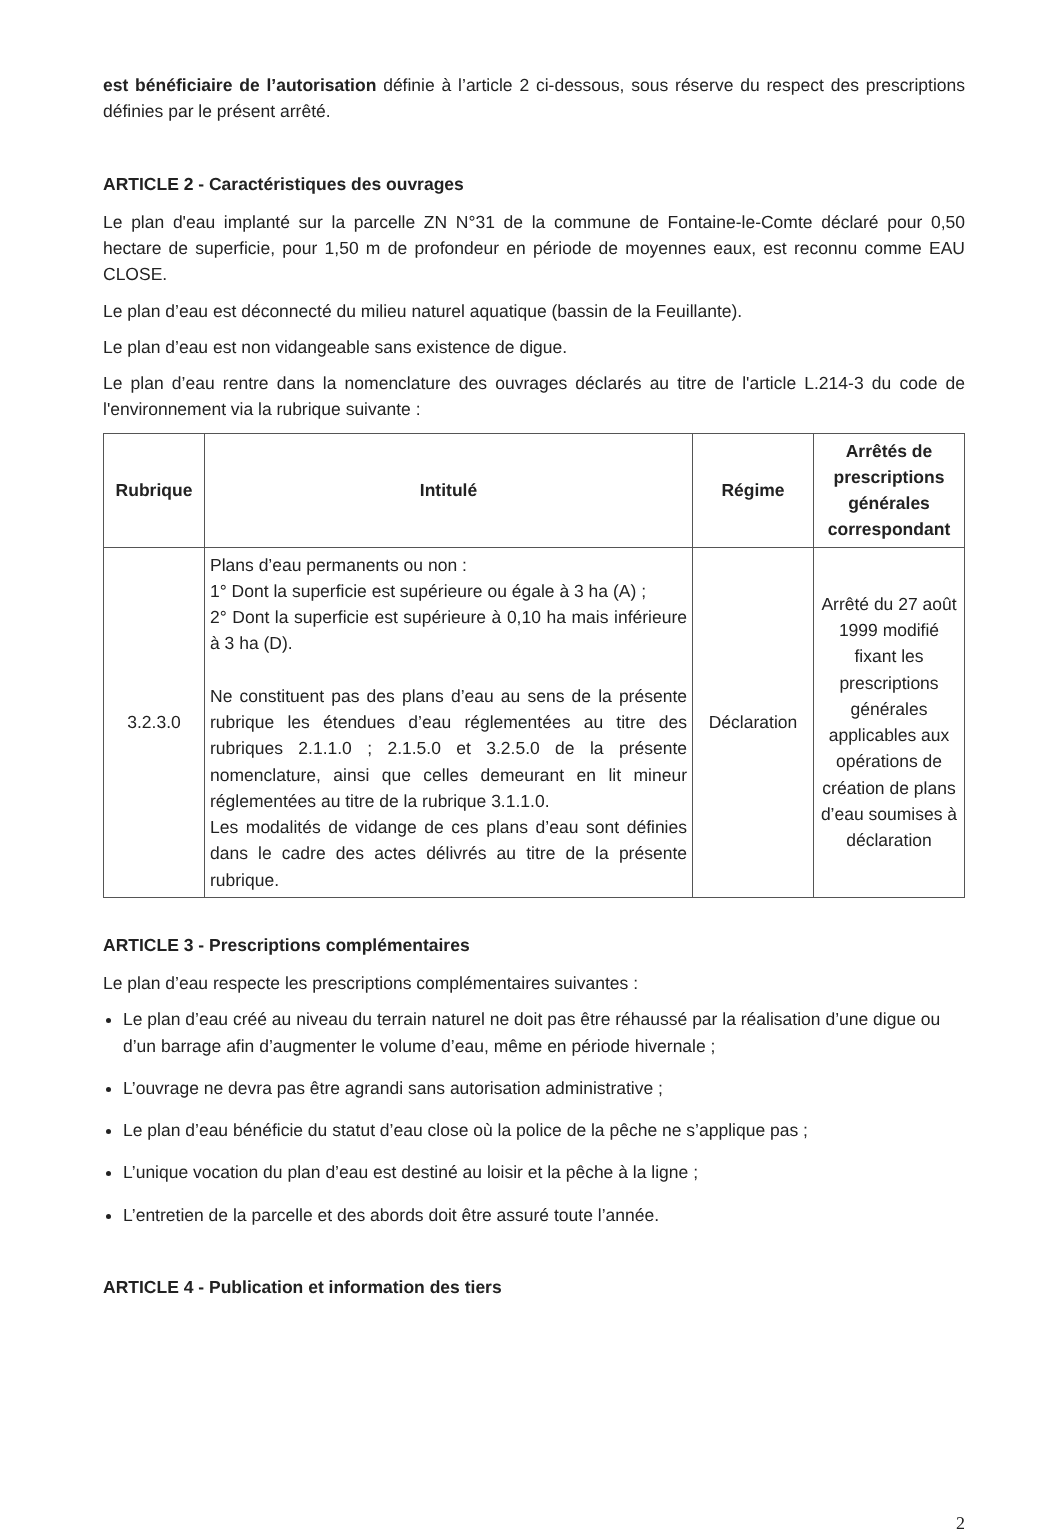est bénéficiaire de l’autorisation définie à l’article 2 ci-dessous, sous réserve du respect des prescriptions définies par le présent arrêté.
ARTICLE 2 - Caractéristiques des ouvrages
Le plan d'eau implanté sur la parcelle ZN N°31 de la commune de Fontaine-le-Comte déclaré pour 0,50 hectare de superficie, pour 1,50 m de profondeur en période de moyennes eaux, est reconnu comme EAU CLOSE.
Le plan d’eau est déconnecté du milieu naturel aquatique (bassin de la Feuillante).
Le plan d’eau est non vidangeable sans existence de digue.
Le plan d’eau rentre dans la nomenclature des ouvrages déclarés au titre de l'article L.214-3 du code de l'environnement via la rubrique suivante :
| Rubrique | Intitulé | Régime | Arrêtés de prescriptions générales correspondant |
| --- | --- | --- | --- |
| 3.2.3.0 | Plans d’eau permanents ou non : 1° Dont la superficie est supérieure ou égale à 3 ha (A) ; 2° Dont la superficie est supérieure à 0,10 ha mais inférieure à 3 ha (D). Ne constituent pas des plans d’eau au sens de la présente rubrique les étendues d’eau réglementées au titre des rubriques 2.1.1.0 ; 2.1.5.0 et 3.2.5.0 de la présente nomenclature, ainsi que celles demeurant en lit mineur réglementées au titre de la rubrique 3.1.1.0. Les modalités de vidange de ces plans d’eau sont définies dans le cadre des actes délivrés au titre de la présente rubrique. | Déclaration | Arrêté du 27 août 1999 modifié fixant les prescriptions générales applicables aux opérations de création de plans d’eau soumises à déclaration |
ARTICLE 3 - Prescriptions complémentaires
Le plan d’eau respecte les prescriptions complémentaires suivantes :
Le plan d’eau créé au niveau du terrain naturel ne doit pas être réhaussé par la réalisation d’une digue ou d’un barrage afin d’augmenter le volume d’eau, même en période hivernale ;
L’ouvrage ne devra pas être agrandi sans autorisation administrative ;
Le plan d’eau bénéficie du statut d’eau close où la police de la pêche ne s’applique pas ;
L’unique vocation du plan d’eau est destiné au loisir et la pêche à la ligne ;
L’entretien de la parcelle et des abords doit être assuré toute l’année.
ARTICLE 4 - Publication et information des tiers
2